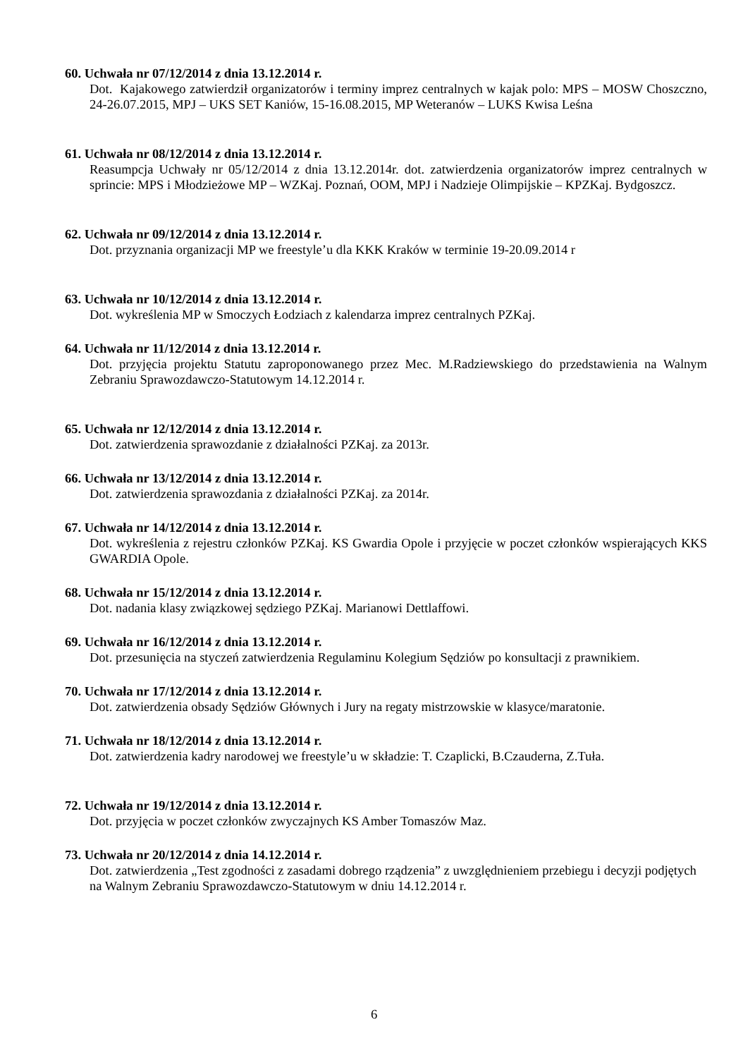60. Uchwała nr 07/12/2014 z dnia 13.12.2014 r.
Dot. Kajakowego zatwierdził organizatorów i terminy imprez centralnych w kajak polo: MPS – MOSW Choszczno, 24-26.07.2015, MPJ – UKS SET Kaniów, 15-16.08.2015, MP Weteranów – LUKS Kwisa Leśna
61. Uchwała nr 08/12/2014 z dnia 13.12.2014 r.
Reasumpcja Uchwały nr 05/12/2014 z dnia 13.12.2014r. dot. zatwierdzenia organizatorów imprez centralnych w sprincie: MPS i Młodzieżowe MP – WZKaj. Poznań, OOM, MPJ i Nadzieje Olimpijskie – KPZKaj. Bydgoszcz.
62. Uchwała nr 09/12/2014 z dnia 13.12.2014 r.
Dot. przyznania organizacji MP we freestyle’u dla KKK Kraków w terminie 19-20.09.2014 r
63. Uchwała nr 10/12/2014 z dnia 13.12.2014 r.
Dot. wykreślenia MP w Smoczych Łodziach z kalendarza imprez centralnych PZKaj.
64. Uchwała nr 11/12/2014 z dnia 13.12.2014 r.
Dot. przyjęcia projektu Statutu zaproponowanego przez Mec. M.Radziewskiego do przedstawienia na Walnym Zebraniu Sprawozdawczo-Statutowym 14.12.2014 r.
65. Uchwała nr 12/12/2014 z dnia 13.12.2014 r.
Dot. zatwierdzenia sprawozdanie z działalności PZKaj. za 2013r.
66. Uchwała nr 13/12/2014 z dnia 13.12.2014 r.
Dot. zatwierdzenia sprawozdania z działalności PZKaj. za 2014r.
67. Uchwała nr 14/12/2014 z dnia 13.12.2014 r.
Dot. wykreślenia z rejestru członków PZKaj. KS Gwardia Opole i przyjęcie w poczet członków wspierających KKS GWARDIA Opole.
68. Uchwała nr 15/12/2014 z dnia 13.12.2014 r.
Dot. nadania klasy związkowej sędziego PZKaj. Marianowi Dettlaffowi.
69. Uchwała nr 16/12/2014 z dnia 13.12.2014 r.
Dot. przesunięcia na styczeń zatwierdzenia Regulaminu Kolegium Sędziów po konsultacji z prawnikiem.
70. Uchwała nr 17/12/2014 z dnia 13.12.2014 r.
Dot. zatwierdzenia obsady Sędziów Głównych i Jury na regaty mistrzowskie w klasyce/maratonie.
71. Uchwała nr 18/12/2014 z dnia 13.12.2014 r.
Dot. zatwierdzenia kadry narodowej we freestyle’u w składzie: T. Czaplicki, B.Czauderna, Z.Tuła.
72. Uchwała nr 19/12/2014 z dnia 13.12.2014 r.
Dot. przyjęcia w poczet członków zwyczajnych KS Amber Tomaszów Maz.
73. Uchwała nr 20/12/2014 z dnia 14.12.2014 r.
Dot. zatwierdzenia „Test zgodności z zasadami dobrego rządzenia” z uwzględnieniem przebiegu i decyzji podjętych na Walnym Zebraniu Sprawozdawczo-Statutowym w dniu 14.12.2014 r.
6